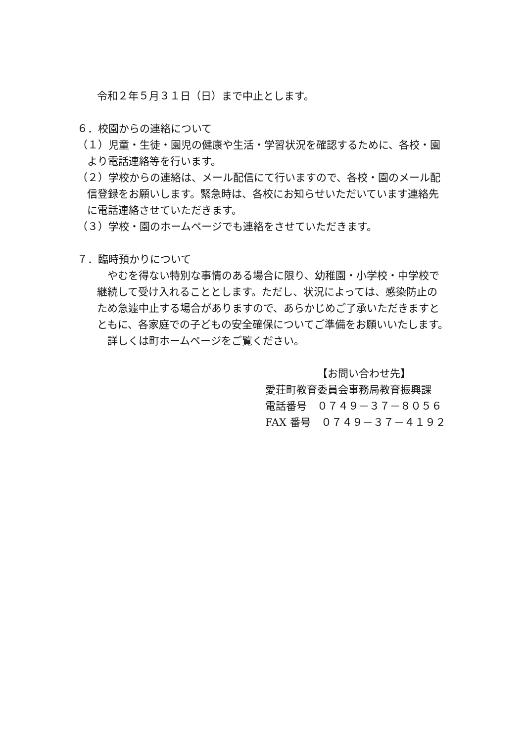令和２年５月３１日（日）まで中止とします。
６．校園からの連絡について
（１）児童・生徒・園児の健康や生活・学習状況を確認するために、各校・園
より電話連絡等を行います。
（２）学校からの連絡は、メール配信にて行いますので、各校・園のメール配
信登録をお願いします。緊急時は、各校にお知らせいただいています連絡先
に電話連絡させていただきます。
（３）学校・園のホームページでも連絡をさせていただきます。
７．臨時預かりについて
やむを得ない特別な事情のある場合に限り、幼稚園・小学校・中学校で
継続して受け入れることとします。ただし、状況によっては、感染防止の
ため急遽中止する場合がありますので、あらかじめご了承いただきますと
ともに、各家庭での子どもの安全確保についてご準備をお願いいたします。
詳しくは町ホームページをご覧ください。
【お問い合わせ先】
愛荘町教育委員会事務局教育振興課
電話番号　０７４９－３７－８０５６
FAX 番号　０７４９－３７－４１９２